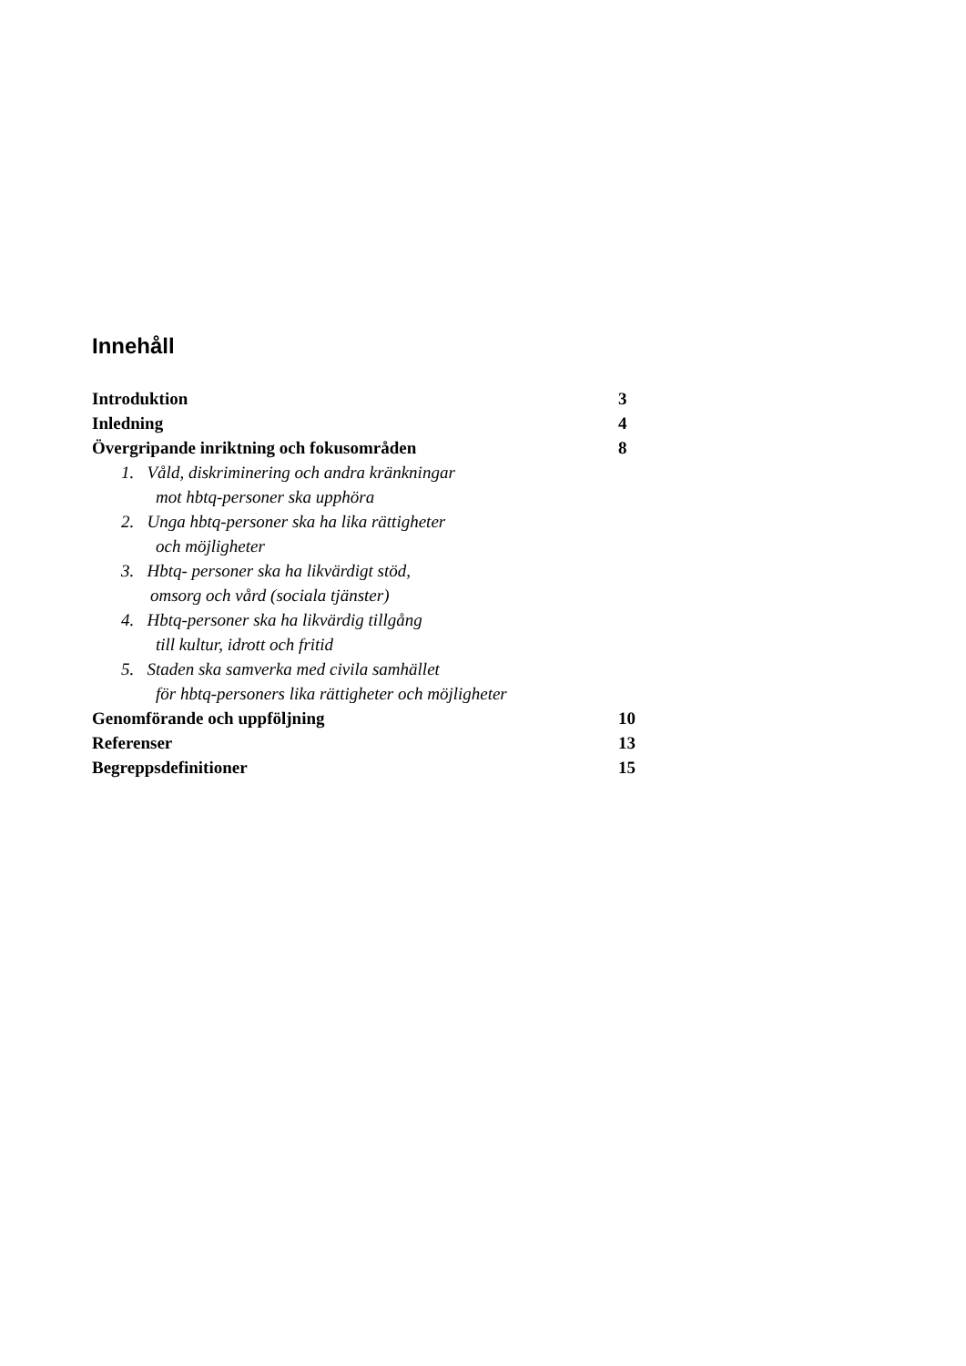Innehåll
Introduktion 3
Inledning 4
Övergripande inriktning och fokusområden 8
1. Våld, diskriminering och andra kränkningar
mot hbtq-personer ska upphöra
2. Unga hbtq-personer ska ha lika rättigheter
och möjligheter
3. Hbtq- personer ska ha likvärdigt stöd,
omsorg och vård (sociala tjänster)
4. Hbtq-personer ska ha likvärdig tillgång
till kultur, idrott och fritid
5. Staden ska samverka med civila samhället
för hbtq-personers lika rättigheter och möjligheter
Genomförande och uppföljning 10
Referenser 13
Begreppsdefinitioner 15